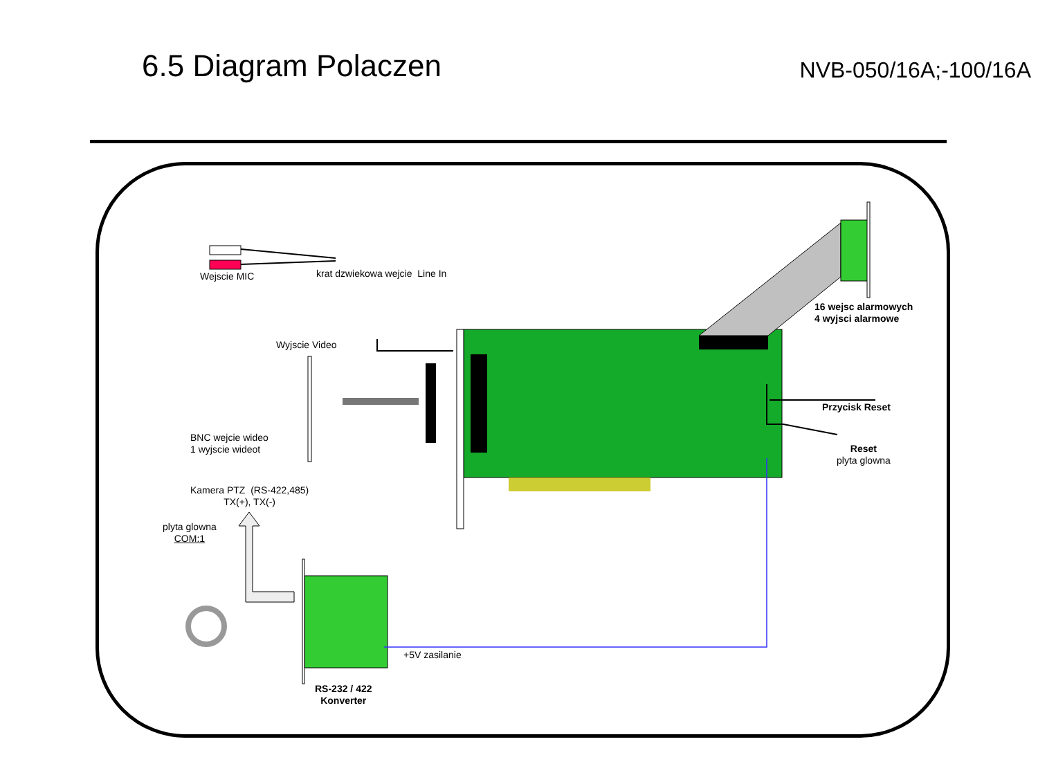6.5 Diagram Polaczen
NVB-050/16A;-100/16A
Wejscie MIC krat dzwiekowa wejcie Line In
16 wejsc alarmowych
4 wyjsci alarmowe
Wyjscie Video
Przycisk Reset
BNC wejcie wideo
1 wyjscie wideot
Reset
plyta glowna
Kamera PTZ (RS-422,485)
TX(+), TX(-)
plyta glowna
COM:1
+5V zasilanie
RS-232 / 422
Konverter